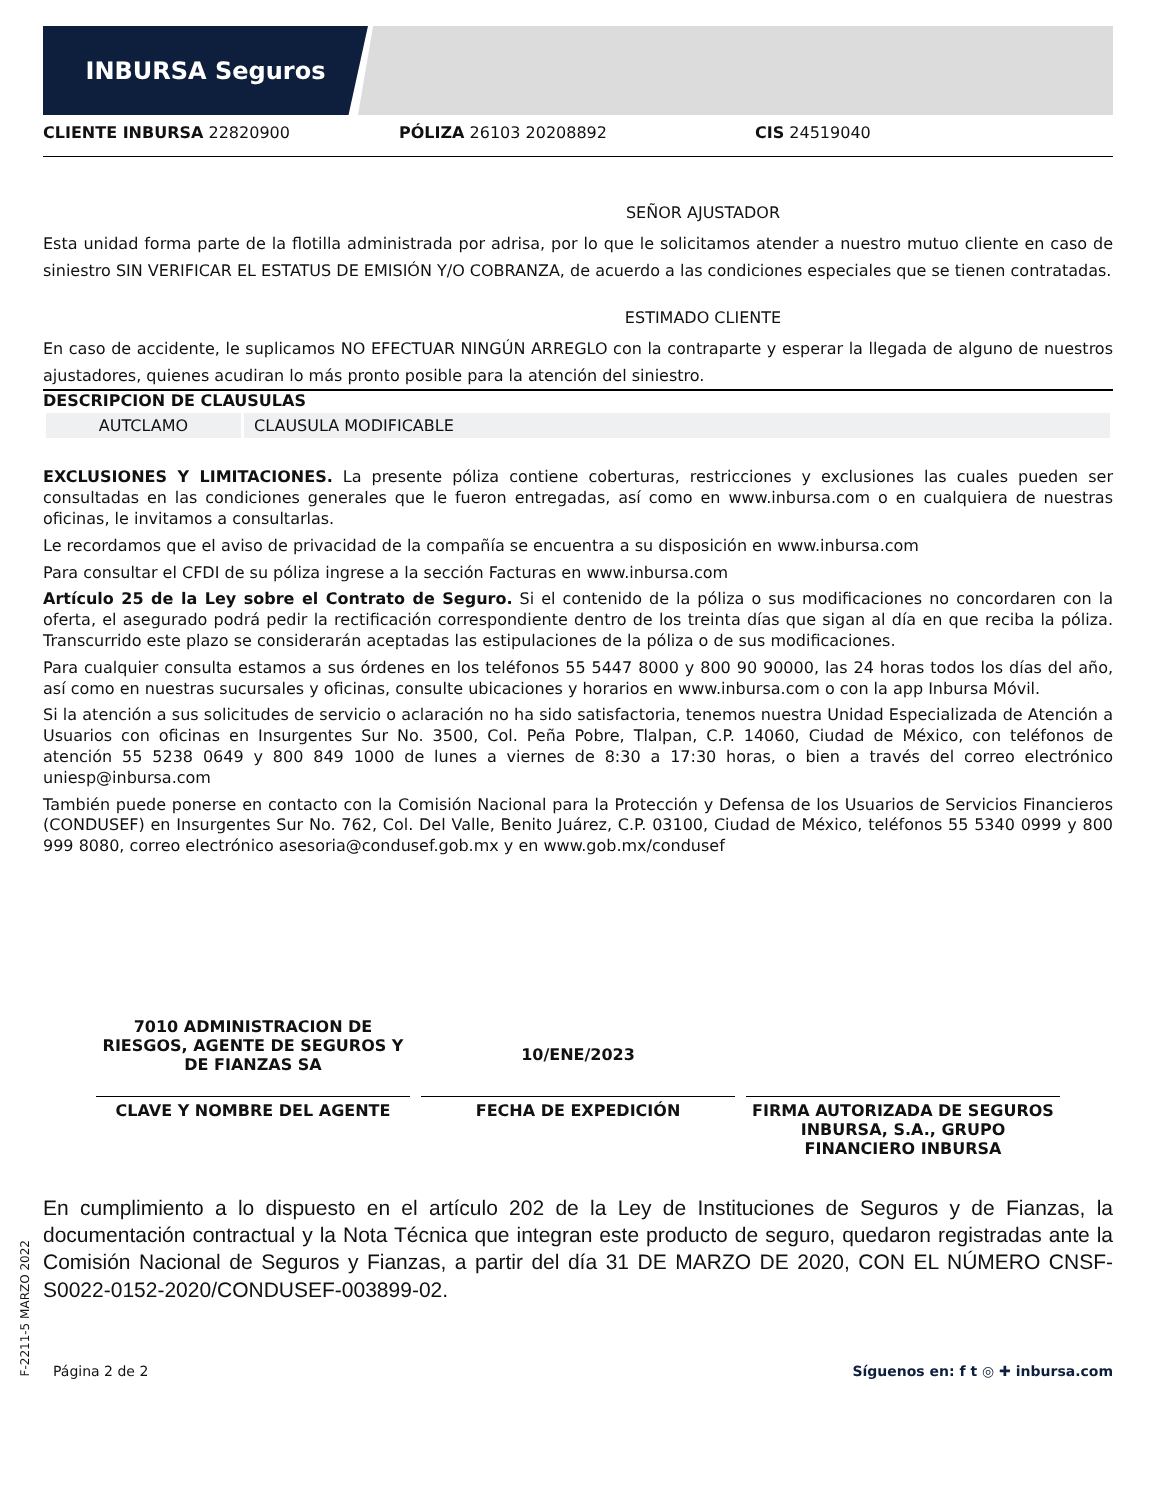F-2211-5 MARZO 2022
INBURSA Seguros
CLIENTE INBURSA 22820900 PÓLIZA 26103 20208892 CIS 24519040
SEÑOR AJUSTADOR
Esta unidad forma parte de la flotilla administrada por adrisa, por lo que le solicitamos atender a nuestro mutuo cliente en caso de siniestro SIN VERIFICAR EL ESTATUS DE EMISIÓN Y/O COBRANZA, de acuerdo a las condiciones especiales que se tienen contratadas.
ESTIMADO CLIENTE
En caso de accidente, le suplicamos NO EFECTUAR NINGÚN ARREGLO con la contraparte y esperar la llegada de alguno de nuestros ajustadores, quienes acudiran lo más pronto posible para la atención del siniestro.
DESCRIPCION DE CLAUSULAS
| AUTCLAMO | CLAUSULA MODIFICABLE |
EXCLUSIONES Y LIMITACIONES. La presente póliza contiene coberturas, restricciones y exclusiones las cuales pueden ser consultadas en las condiciones generales que le fueron entregadas, así como en www.inbursa.com o en cualquiera de nuestras oficinas, le invitamos a consultarlas.
Le recordamos que el aviso de privacidad de la compañía se encuentra a su disposición en www.inbursa.com
Para consultar el CFDI de su póliza ingrese a la sección Facturas en www.inbursa.com
Artículo 25 de la Ley sobre el Contrato de Seguro. Si el contenido de la póliza o sus modificaciones no concordaren con la oferta, el asegurado podrá pedir la rectificación correspondiente dentro de los treinta días que sigan al día en que reciba la póliza. Transcurrido este plazo se considerarán aceptadas las estipulaciones de la póliza o de sus modificaciones.
Para cualquier consulta estamos a sus órdenes en los teléfonos 55 5447 8000 y 800 90 90000, las 24 horas todos los días del año, así como en nuestras sucursales y oficinas, consulte ubicaciones y horarios en www.inbursa.com o con la app Inbursa Móvil.
Si la atención a sus solicitudes de servicio o aclaración no ha sido satisfactoria, tenemos nuestra Unidad Especializada de Atención a Usuarios con oficinas en Insurgentes Sur No. 3500, Col. Peña Pobre, Tlalpan, C.P. 14060, Ciudad de México, con teléfonos de atención 55 5238 0649 y 800 849 1000 de lunes a viernes de 8:30 a 17:30 horas, o bien a través del correo electrónico uniesp@inbursa.com
También puede ponerse en contacto con la Comisión Nacional para la Protección y Defensa de los Usuarios de Servicios Financieros (CONDUSEF) en Insurgentes Sur No. 762, Col. Del Valle, Benito Juárez, C.P. 03100, Ciudad de México, teléfonos 55 5340 0999 y 800 999 8080, correo electrónico asesoria@condusef.gob.mx y en www.gob.mx/condusef
7010 ADMINISTRACION DE RIESGOS, AGENTE DE SEGUROS Y DE FIANZAS SA
CLAVE Y NOMBRE DEL AGENTE
10/ENE/2023
FECHA DE EXPEDICIÓN
FIRMA AUTORIZADA DE SEGUROS INBURSA, S.A., GRUPO FINANCIERO INBURSA
En cumplimiento a lo dispuesto en el artículo 202 de la Ley de Instituciones de Seguros y de Fianzas, la documentación contractual y la Nota Técnica que integran este producto de seguro, quedaron registradas ante la Comisión Nacional de Seguros y Fianzas, a partir del día 31 DE MARZO DE 2020, CON EL NÚMERO CNSF-S0022-0152-2020/CONDUSEF-003899-02.
Página 2 de 2 Síguenos en: f t ◎ ✚ inbursa.com